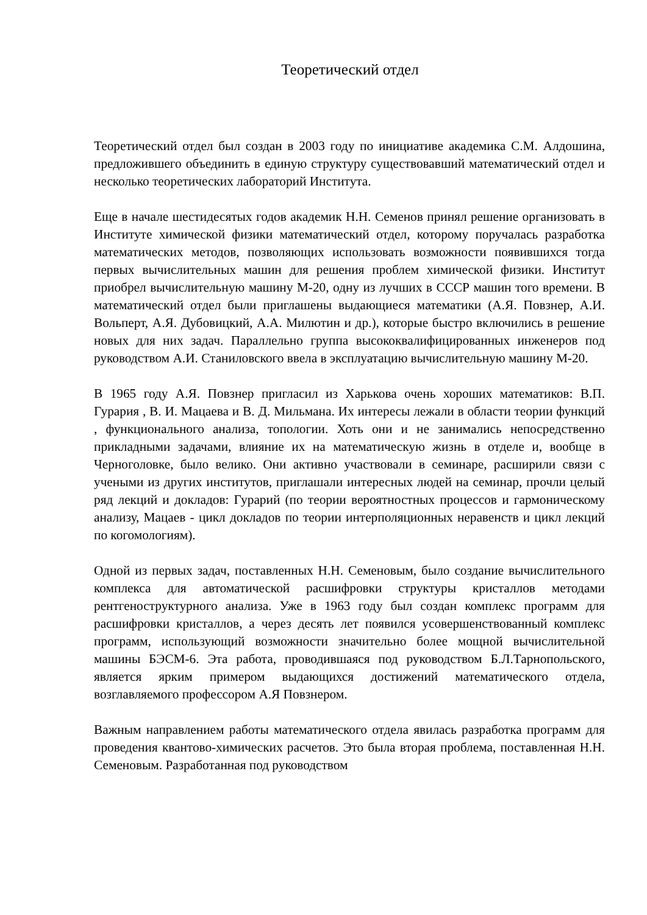Теоретический отдел
Теоретический отдел был создан в 2003 году по инициативе академика С.М. Алдошина, предложившего объединить в единую структуру существовавший математический отдел и несколько теоретических лабораторий Института.
Еще в начале шестидесятых годов академик Н.Н. Семенов принял решение организовать в Институте химической физики математический отдел, которому поручалась разработка математических методов, позволяющих использовать возможности появившихся тогда первых вычислительных машин для решения проблем химической физики. Институт приобрел вычислительную машину М-20, одну из лучших в СССР машин того времени. В математический отдел были приглашены выдающиеся математики (А.Я. Повзнер, А.И. Вольперт, А.Я. Дубовицкий, А.А. Милютин и др.), которые быстро включились в решение новых для них задач. Параллельно группа высококвалифицированных инженеров под руководством А.И. Станиловского ввела в эксплуатацию вычислительную машину М-20.
В 1965 году А.Я. Повзнер пригласил из Харькова очень хороших математиков: В.П. Гурария , В. И. Мацаева и В. Д. Мильмана. Их интересы лежали в области теории функций , функционального анализа, топологии. Хоть они и не занимались непосредственно прикладными задачами, влияние их на математическую жизнь в отделе и, вообще в Черноголовке, было велико. Они активно участвовали в семинаре, расширили связи с учеными из других институтов, приглашали интересных людей на семинар, прочли целый ряд лекций и докладов: Гурарий (по теории вероятностных процессов и гармоническому анализу, Мацаев - цикл докладов по теории интерполяционных неравенств и цикл лекций по когомологиям).
Одной из первых задач, поставленных Н.Н. Семеновым, было создание вычислительного комплекса для автоматической расшифровки структуры кристаллов методами рентгеноструктурного анализа. Уже в 1963 году был создан комплекс программ для расшифровки кристаллов, а через десять лет появился усовершенствованный комплекс программ, использующий возможности значительно более мощной вычислительной машины БЭСМ-6. Эта работа, проводившаяся под руководством Б.Л.Тарнопольского, является ярким примером выдающихся достижений математического отдела, возглавляемого профессором А.Я Повзнером.
Важным направлением работы математического отдела явилась разработка программ для проведения квантово-химических расчетов. Это была вторая проблема, поставленная Н.Н. Семеновым. Разработанная под руководством